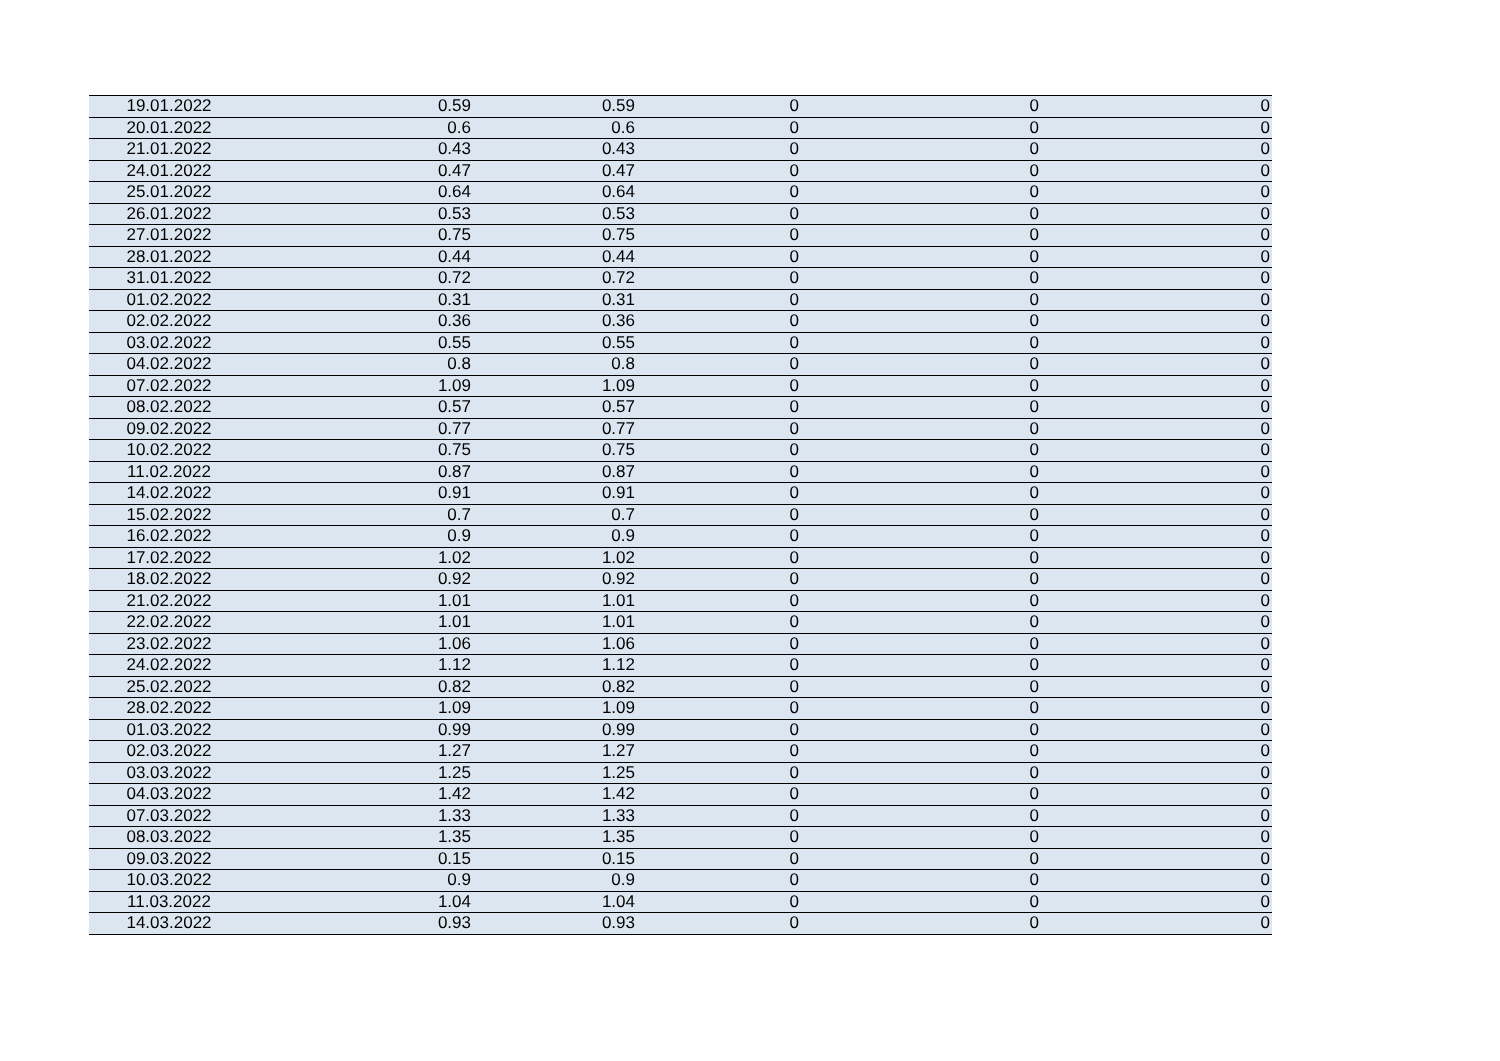| 19.01.2022 | 0.59 | 0.59 | 0 | 0 | 0 |
| 20.01.2022 | 0.6 | 0.6 | 0 | 0 | 0 |
| 21.01.2022 | 0.43 | 0.43 | 0 | 0 | 0 |
| 24.01.2022 | 0.47 | 0.47 | 0 | 0 | 0 |
| 25.01.2022 | 0.64 | 0.64 | 0 | 0 | 0 |
| 26.01.2022 | 0.53 | 0.53 | 0 | 0 | 0 |
| 27.01.2022 | 0.75 | 0.75 | 0 | 0 | 0 |
| 28.01.2022 | 0.44 | 0.44 | 0 | 0 | 0 |
| 31.01.2022 | 0.72 | 0.72 | 0 | 0 | 0 |
| 01.02.2022 | 0.31 | 0.31 | 0 | 0 | 0 |
| 02.02.2022 | 0.36 | 0.36 | 0 | 0 | 0 |
| 03.02.2022 | 0.55 | 0.55 | 0 | 0 | 0 |
| 04.02.2022 | 0.8 | 0.8 | 0 | 0 | 0 |
| 07.02.2022 | 1.09 | 1.09 | 0 | 0 | 0 |
| 08.02.2022 | 0.57 | 0.57 | 0 | 0 | 0 |
| 09.02.2022 | 0.77 | 0.77 | 0 | 0 | 0 |
| 10.02.2022 | 0.75 | 0.75 | 0 | 0 | 0 |
| 11.02.2022 | 0.87 | 0.87 | 0 | 0 | 0 |
| 14.02.2022 | 0.91 | 0.91 | 0 | 0 | 0 |
| 15.02.2022 | 0.7 | 0.7 | 0 | 0 | 0 |
| 16.02.2022 | 0.9 | 0.9 | 0 | 0 | 0 |
| 17.02.2022 | 1.02 | 1.02 | 0 | 0 | 0 |
| 18.02.2022 | 0.92 | 0.92 | 0 | 0 | 0 |
| 21.02.2022 | 1.01 | 1.01 | 0 | 0 | 0 |
| 22.02.2022 | 1.01 | 1.01 | 0 | 0 | 0 |
| 23.02.2022 | 1.06 | 1.06 | 0 | 0 | 0 |
| 24.02.2022 | 1.12 | 1.12 | 0 | 0 | 0 |
| 25.02.2022 | 0.82 | 0.82 | 0 | 0 | 0 |
| 28.02.2022 | 1.09 | 1.09 | 0 | 0 | 0 |
| 01.03.2022 | 0.99 | 0.99 | 0 | 0 | 0 |
| 02.03.2022 | 1.27 | 1.27 | 0 | 0 | 0 |
| 03.03.2022 | 1.25 | 1.25 | 0 | 0 | 0 |
| 04.03.2022 | 1.42 | 1.42 | 0 | 0 | 0 |
| 07.03.2022 | 1.33 | 1.33 | 0 | 0 | 0 |
| 08.03.2022 | 1.35 | 1.35 | 0 | 0 | 0 |
| 09.03.2022 | 0.15 | 0.15 | 0 | 0 | 0 |
| 10.03.2022 | 0.9 | 0.9 | 0 | 0 | 0 |
| 11.03.2022 | 1.04 | 1.04 | 0 | 0 | 0 |
| 14.03.2022 | 0.93 | 0.93 | 0 | 0 | 0 |